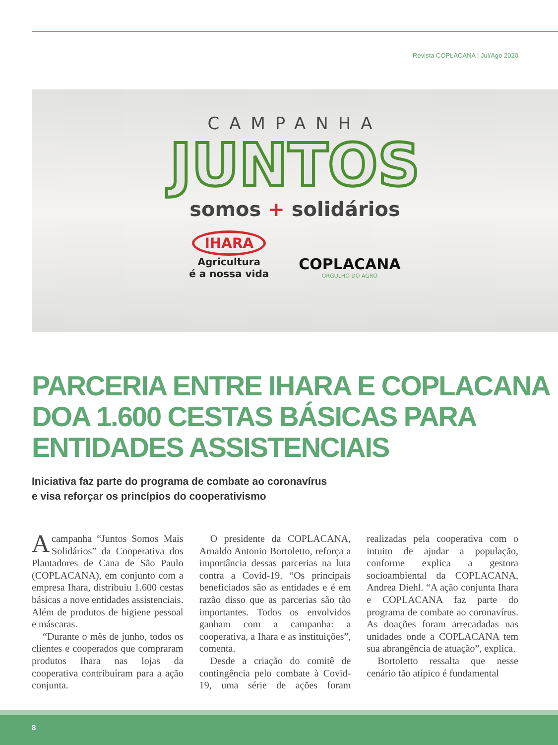Revista COPLACANA | Jul/Ago 2020
CAMPANHA
JUNTOS
somos + solidários
IHARA
Agricultura
é a nossa vida
COPLACANA
ORGULHO DO AGRO
PARCERIA ENTRE IHARA E COPLACANA
DOA 1.600 CESTAS BÁSICAS PARA
ENTIDADES ASSISTENCIAIS
Iniciativa faz parte do programa de combate ao coronavírus
e visa reforçar os princípios do cooperativismo
Acampanha “Juntos Somos Mais Solidários” da Cooperativa dos Plantadores de Cana de São Paulo (COPLACANA), em conjunto com a empresa Ihara, distribuiu 1.600 cestas básicas a nove entidades assistenciais. Além de produtos de higiene pessoal e máscaras.
“Durante o mês de junho, todos os clientes e cooperados que compraram produtos Ihara nas lojas da cooperativa contribuíram para a ação conjunta.
O presidente da COPLACANA, Arnaldo Antonio Bortoletto, reforça a importância dessas parcerias na luta contra a Covid-19. “Os principais beneficiados são as entidades e é em razão disso que as parcerias são tão importantes. Todos os envolvidos ganham com a campanha: a cooperativa, a Ihara e as instituições”, comenta.
Desde a criação do comitê de contingência pelo combate à Covid-19, uma série de ações foram realizadas pela cooperativa com o intuito de ajudar a população, conforme explica a gestora socioambiental da COPLACANA, Andrea Diehl. “A ação conjunta Ihara e COPLACANA faz parte do programa de combate ao coronavírus. As doações foram arrecadadas nas unidades onde a COPLACANA tem sua abrangência de atuação”, explica.
Bortoletto ressalta que nesse cenário tão atípico é fundamental
8